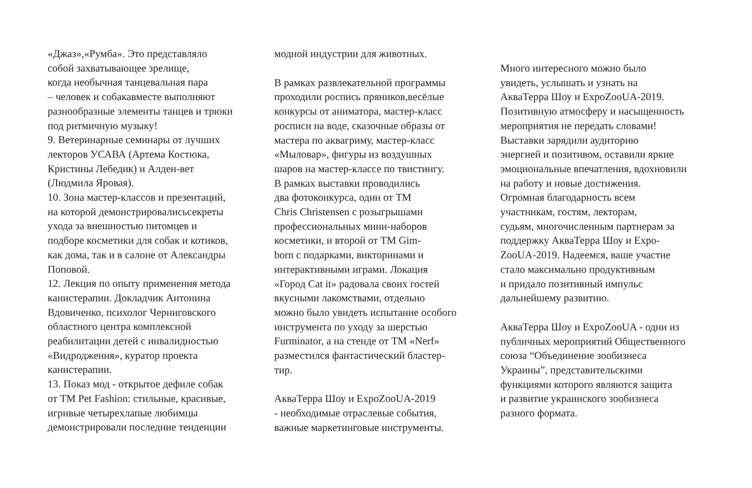«Джаз»,«Румба». Это представляло
собой захватывающее зрелище,
когда необычная танцевальная пара
– человек и собакавместе выполняют
разнообразные элементы танцев и трюки
под ритмичную музыку!
9. Ветеринарные семинары от лучших
лекторов УСАВА (Артема Костюка,
Кристины Лебедик) и Алден-вет
(Людмила Яровая).
10. Зона мастер-классов и презентаций,
на которой демонстрировалисьсекреты
ухода за внешностью питомцев и
подборе косметики для собак и котиков,
как дома, так и в салоне от Александры
Поповой.
12. Лекция по опыту применения метода
канистерапии. Докладчик Антонина
Вдовиченко, психолог Черниговского
областного центра комплексной
реабилитации детей с инвалидностью
«Видродження», куратор проекта
канистерапии.
13. Показ мод - открытое дефиле собак
от ТМ Pet Fashion: стильные, красивые,
игривые четырехлапые любимцы
демонстрировали последние тенденции
модной индустрии для животных.
В рамках развлекательной программы
проходили роспись пряников,весёлые
конкурсы от аниматора, мастер-класс
росписи на воде, сказочные образы от
мастера по аквагриму, мастер-класс
«Мыловар», фигуры из воздушных
шаров на мастер-классе по твистингу.
В рамках выставки проводились
два фотоконкурса, один от ТМ
Chris Christensen с розыгрышами
профессиональных мини-наборов
косметики, и второй от ТМ Gim-
born с подарками, викторинами и
интерактивными играми. Локация
«Город Cat it» радовала своих гостей
вкусными лакомствами, отдельно
можно было увидеть испытание особого
инструмента по уходу за шерстью
Furminator, а на стенде от ТМ «Nerf»
разместился фантастический бластер-
тир.
АкваТерра Шоу и ExpoZooUA-2019
- необходимые отраслевые события,
важные маркетинговые инструменты.
Много интересного можно было
увидеть, услышать и узнать на
АкваТерра Шоу и ExpoZooUA-2019.
Позитивную атмосферу и насыщенность
мероприятия не передать словами!
Выставки зарядили аудиторию
энергией и позитивом, оставили яркие
эмоциональные впечатления, вдохновили
на работу и новые достижения.
Огромная благодарность всем
участникам, гостям, лекторам,
судьям, многочисленным партнерам за
поддержку АкваТерра Шоу и Expo-
ZooUA-2019. Надеемся, ваше участие
стало максимально продуктивным
и придало позитивный импульс
дальнейшему развитию.
АкваТерра Шоу и ExpoZooUA - одни из
публичных мероприятий Общественного
союза “Объединение зообизнеса
Украины”, представительскими
функциями которого являются защита
и развитие украинского зообизнеса
разного формата.